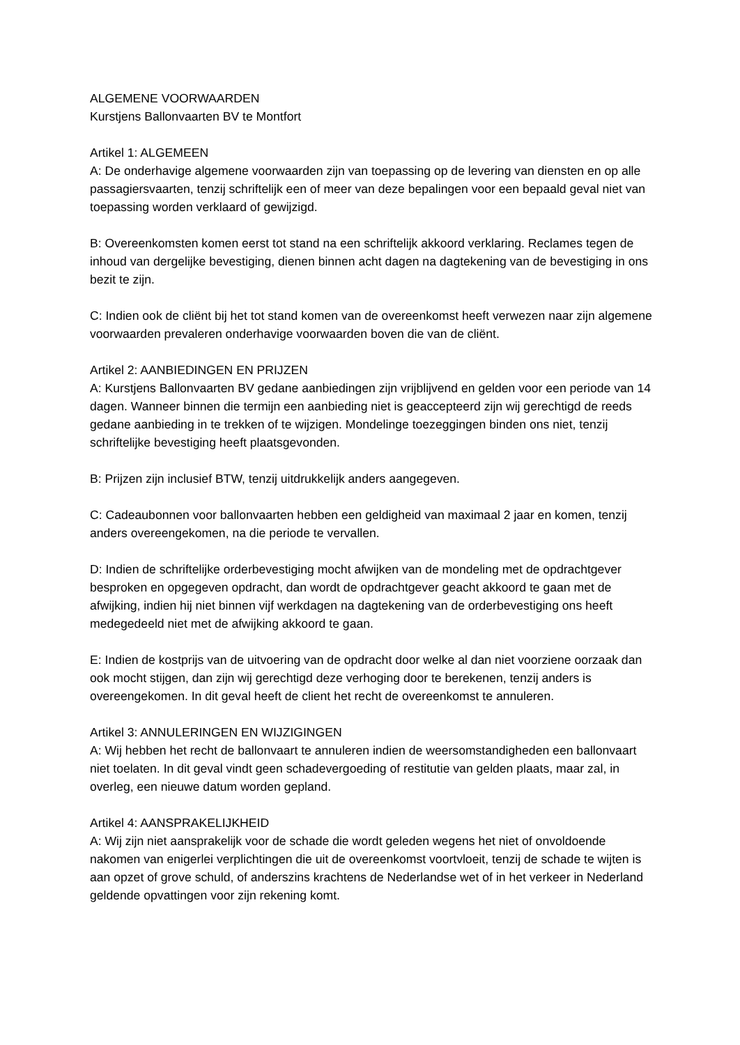ALGEMENE VOORWAARDEN
Kurstjens Ballonvaarten BV te Montfort
Artikel 1: ALGEMEEN
A: De onderhavige algemene voorwaarden zijn van toepassing op de levering van diensten en op alle passagiersvaarten, tenzij schriftelijk een of meer van deze bepalingen voor een bepaald geval niet van toepassing worden verklaard of gewijzigd.
B: Overeenkomsten komen eerst tot stand na een schriftelijk akkoord verklaring. Reclames tegen de inhoud van dergelijke bevestiging, dienen binnen acht dagen na dagtekening van de bevestiging in ons bezit te zijn.
C: Indien ook de cliënt bij het tot stand komen van de overeenkomst heeft verwezen naar zijn algemene voorwaarden prevaleren onderhavige voorwaarden boven die van de cliënt.
Artikel 2: AANBIEDINGEN EN PRIJZEN
A: Kurstjens Ballonvaarten BV gedane aanbiedingen zijn vrijblijvend en gelden voor een periode van 14 dagen. Wanneer binnen die termijn een aanbieding niet is geaccepteerd zijn wij gerechtigd de reeds gedane aanbieding in te trekken of te wijzigen. Mondelinge toezeggingen binden ons niet, tenzij schriftelijke bevestiging heeft plaatsgevonden.
B: Prijzen zijn inclusief BTW, tenzij uitdrukkelijk anders aangegeven.
C: Cadeaubonnen voor ballonvaarten hebben een geldigheid van maximaal 2 jaar en komen, tenzij anders overeengekomen, na die periode te vervallen.
D: Indien de schriftelijke orderbevestiging mocht afwijken van de mondeling met de opdrachtgever besproken en opgegeven opdracht, dan wordt de opdrachtgever geacht akkoord te gaan met de afwijking, indien hij niet binnen vijf werkdagen na dagtekening van de orderbevestiging ons heeft medegedeeld niet met de afwijking akkoord te gaan.
E: Indien de kostprijs van de uitvoering van de opdracht door welke al dan niet voorziene oorzaak dan ook mocht stijgen, dan zijn wij gerechtigd deze verhoging door te berekenen, tenzij anders is overeengekomen. In dit geval heeft de client het recht de overeenkomst te annuleren.
Artikel 3: ANNULERINGEN EN WIJZIGINGEN
A: Wij hebben het recht de ballonvaart te annuleren indien de weersomstandigheden een ballonvaart niet toelaten. In dit geval vindt geen schadevergoeding of restitutie van gelden plaats, maar zal, in overleg, een nieuwe datum worden gepland.
Artikel 4: AANSPRAKELIJKHEID
A: Wij zijn niet aansprakelijk voor de schade die wordt geleden wegens het niet of onvoldoende nakomen van enigerlei verplichtingen die uit de overeenkomst voortvloeit, tenzij de schade te wijten is aan opzet of grove schuld, of anderszins krachtens de Nederlandse wet of in het verkeer in Nederland geldende opvattingen voor zijn rekening komt.